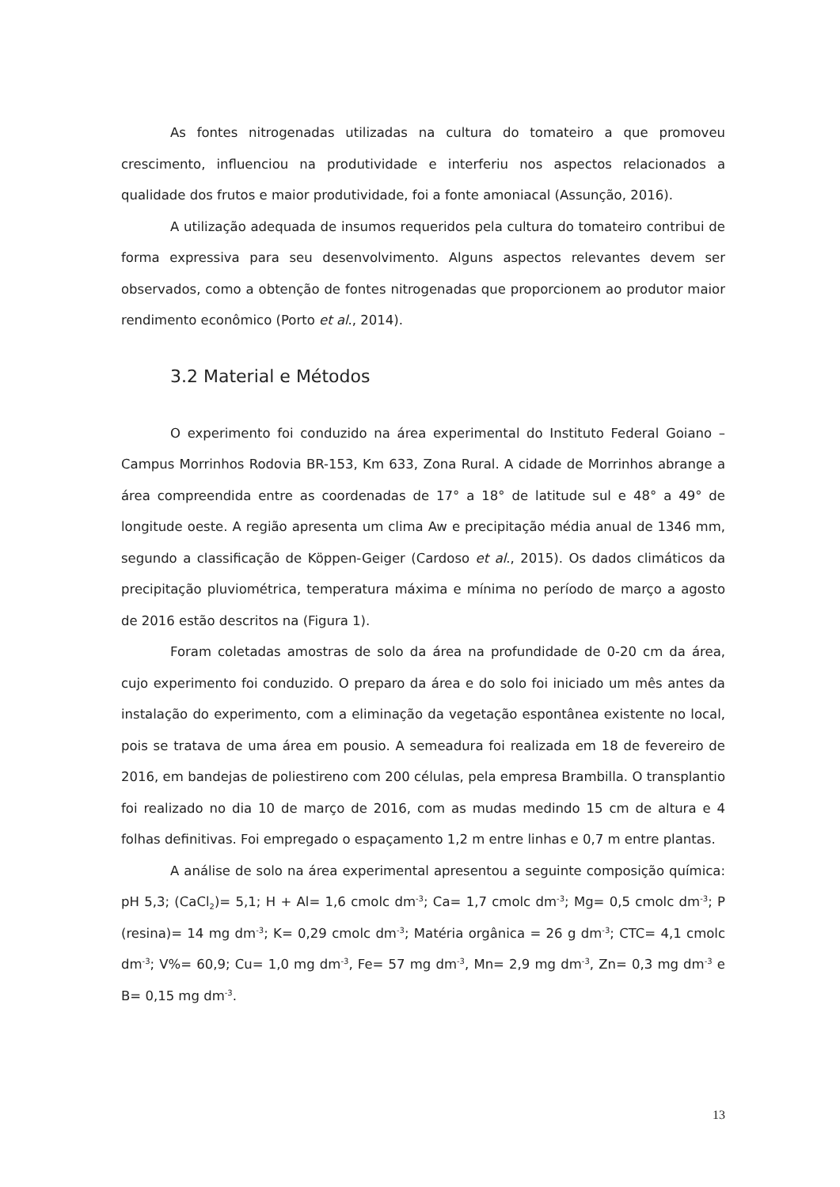As fontes nitrogenadas utilizadas na cultura do tomateiro a que promoveu crescimento, influenciou na produtividade e interferiu nos aspectos relacionados a qualidade dos frutos e maior produtividade, foi a fonte amoniacal (Assunção, 2016).
A utilização adequada de insumos requeridos pela cultura do tomateiro contribui de forma expressiva para seu desenvolvimento. Alguns aspectos relevantes devem ser observados, como a obtenção de fontes nitrogenadas que proporcionem ao produtor maior rendimento econômico (Porto et al., 2014).
3.2 Material e Métodos
O experimento foi conduzido na área experimental do Instituto Federal Goiano – Campus Morrinhos Rodovia BR-153, Km 633, Zona Rural. A cidade de Morrinhos abrange a área compreendida entre as coordenadas de 17° a 18° de latitude sul e 48° a 49° de longitude oeste. A região apresenta um clima Aw e precipitação média anual de 1346 mm, segundo a classificação de Köppen-Geiger (Cardoso et al., 2015). Os dados climáticos da precipitação pluviométrica, temperatura máxima e mínima no período de março a agosto de 2016 estão descritos na (Figura 1).
Foram coletadas amostras de solo da área na profundidade de 0-20 cm da área, cujo experimento foi conduzido. O preparo da área e do solo foi iniciado um mês antes da instalação do experimento, com a eliminação da vegetação espontânea existente no local, pois se tratava de uma área em pousio. A semeadura foi realizada em 18 de fevereiro de 2016, em bandejas de poliestireno com 200 células, pela empresa Brambilla. O transplantio foi realizado no dia 10 de março de 2016, com as mudas medindo 15 cm de altura e 4 folhas definitivas. Foi empregado o espaçamento 1,2 m entre linhas e 0,7 m entre plantas.
A análise de solo na área experimental apresentou a seguinte composição química: pH 5,3; (CaCl<sub>2</sub>)= 5,1; H + Al= 1,6 cmolc dm<sup>-3</sup>; Ca= 1,7 cmolc dm<sup>-3</sup>; Mg= 0,5 cmolc dm<sup>-3</sup>; P (resina)= 14 mg dm<sup>-3</sup>; K= 0,29 cmolc dm<sup>-3</sup>; Matéria orgânica = 26 g dm<sup>-3</sup>; CTC= 4,1 cmolc dm<sup>-3</sup>; V%= 60,9; Cu= 1,0 mg dm<sup>-3</sup>, Fe= 57 mg dm<sup>-3</sup>, Mn= 2,9 mg dm<sup>-3</sup>, Zn= 0,3 mg dm<sup>-3</sup> e B= 0,15 mg dm<sup>-3</sup>.
13